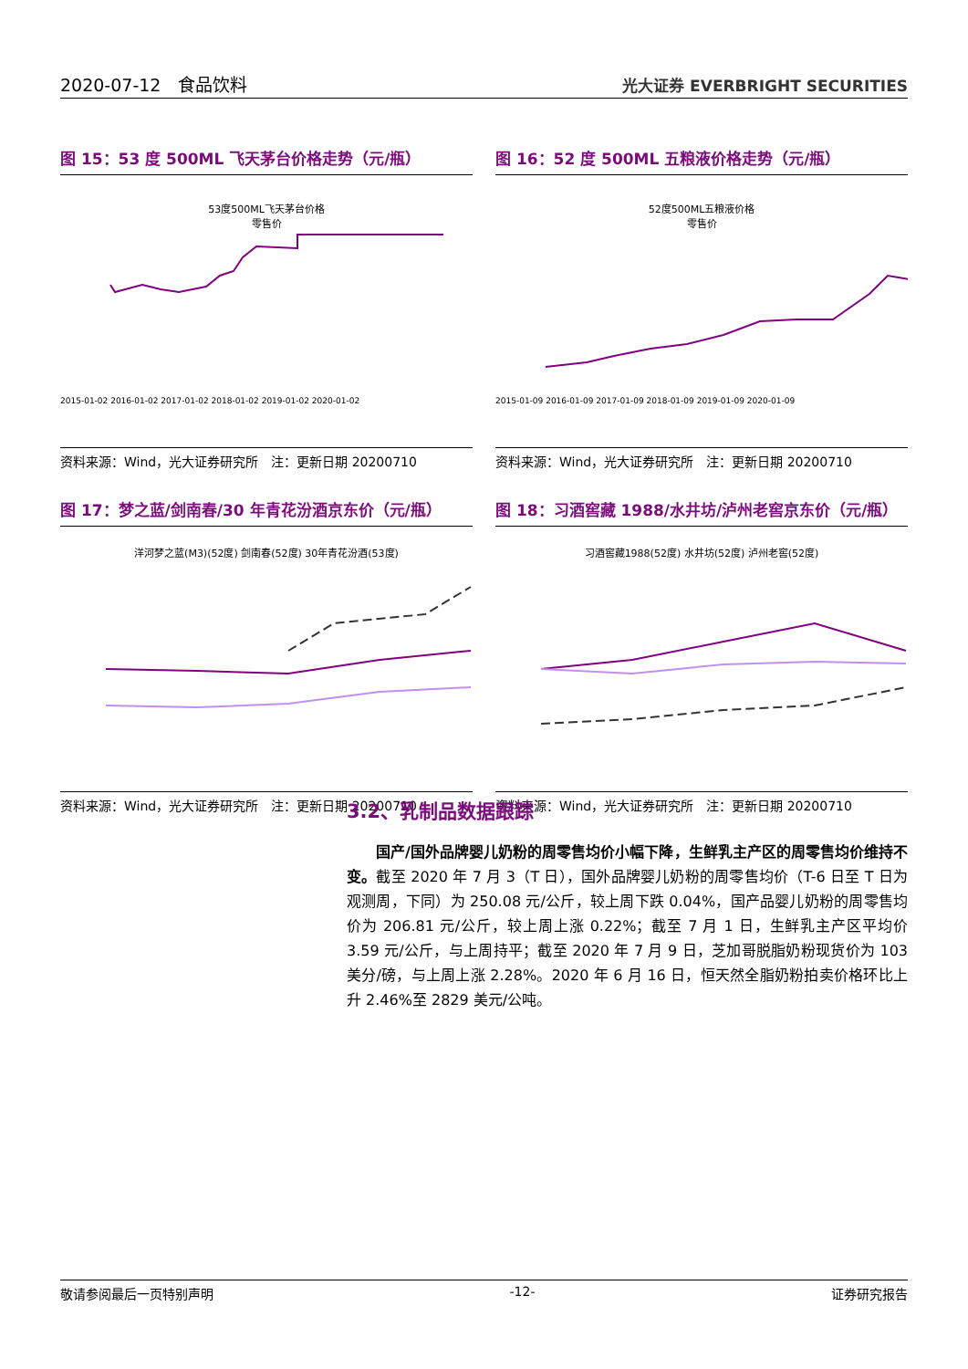2020-07-12　食品饮料 光大证券 EVERBRIGHT SECURITIES
图 15：53 度 500ML 飞天茅台价格走势（元/瓶）
53度500ML飞天茅台价格
零售价
2015-01-02 2016-01-02 2017-01-02 2018-01-02 2019-01-02 2020-01-02
资料来源：Wind，光大证券研究所　注：更新日期 20200710
图 16：52 度 500ML 五粮液价格走势（元/瓶）
52度500ML五粮液价格
零售价
2015-01-09 2016-01-09 2017-01-09 2018-01-09 2019-01-09 2020-01-09
资料来源：Wind，光大证券研究所　注：更新日期 20200710
图 17：梦之蓝/剑南春/30 年青花汾酒京东价（元/瓶）
洋河梦之蓝(M3)(52度) 剑南春(52度) 30年青花汾酒(53度)
资料来源：Wind，光大证券研究所　注：更新日期 20200710
图 18：习酒窖藏 1988/水井坊/泸州老窖京东价（元/瓶）
习酒窖藏1988(52度) 水井坊(52度) 泸州老窖(52度)
资料来源：Wind，光大证券研究所　注：更新日期 20200710
3.2、乳制品数据跟踪
国产/国外品牌婴儿奶粉的周零售均价小幅下降，生鲜乳主产区的周零售均价维持不变。截至 2020 年 7 月 3（T 日），国外品牌婴儿奶粉的周零售均价（T-6 日至 T 日为观测周，下同）为 250.08 元/公斤，较上周下跌 0.04%，国产品婴儿奶粉的周零售均价为 206.81 元/公斤，较上周上涨 0.22%；截至 7 月 1 日，生鲜乳主产区平均价 3.59 元/公斤，与上周持平；截至 2020 年 7 月 9 日，芝加哥脱脂奶粉现货价为 103 美分/磅，与上周上涨 2.28%。2020 年 6 月 16 日，恒天然全脂奶粉拍卖价格环比上升 2.46%至 2829 美元/公吨。
敬请参阅最后一页特别声明 -12- 证券研究报告